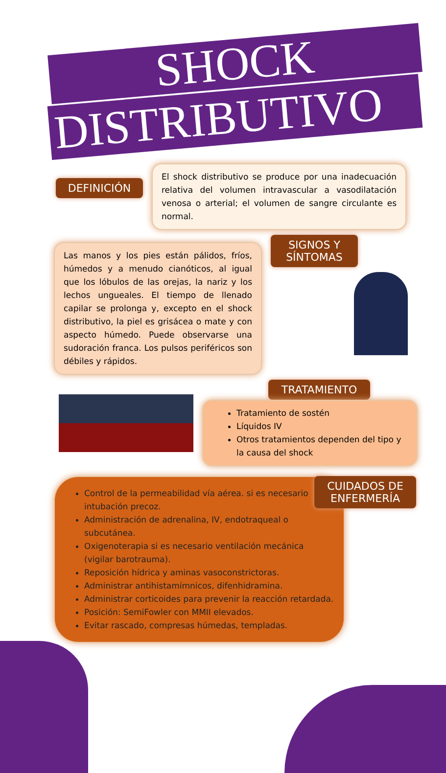SHOCK
DISTRIBUTIVO
DEFINICIÓN
El shock distributivo se produce por una inadecuación relativa del volumen intravascular a vasodilatación venosa o arterial; el volumen de sangre circulante es normal.
Las manos y los pies están pálidos, fríos, húmedos y a menudo cianóticos, al igual que los lóbulos de las orejas, la nariz y los lechos ungueales. El tiempo de llenado capilar se prolonga y, excepto en el shock distributivo, la piel es grisácea o mate y con aspecto húmedo. Puede observarse una sudoración franca. Los pulsos periféricos son débiles y rápidos.
SIGNOS Y SÍNTOMAS
TRATAMIENTO
Tratamiento de sostén
Líquidos IV
Otros tratamientos dependen del tipo y la causa del shock
CUIDADOS DE ENFERMERÍA
Control de la permeabilidad vía aérea. si es necesario intubación precoz.
Administración de adrenalina, IV, endotraqueal o subcutánea.
Oxigenoterapia si es necesario ventilación mecánica (vigilar barotrauma).
Reposición hídrica y aminas vasoconstrictoras.
Administrar antihistamímnicos, difenhidramina.
Administrar corticoides para prevenir la reacción retardada.
Posición: SemiFowler con MMII elevados.
Evitar rascado, compresas húmedas, templadas.